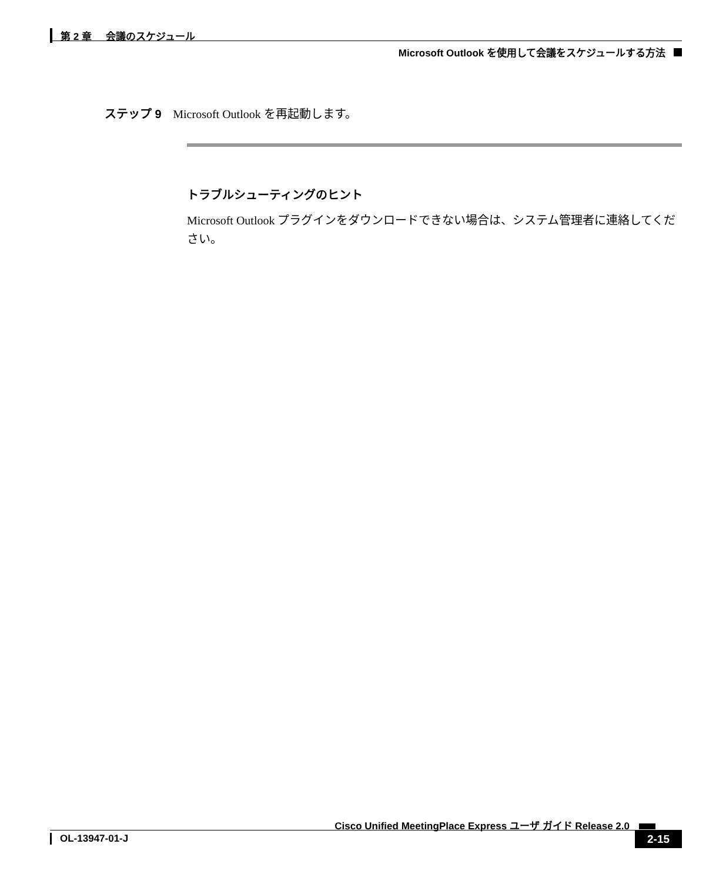第 2 章 会議のスケジュール
Microsoft Outlook を使用して会議をスケジュールする方法
ステップ 9 Microsoft Outlook を再起動します。
トラブルシューティングのヒント
Microsoft Outlook プラグインをダウンロードできない場合は、システム管理者に連絡してください。
Cisco Unified MeetingPlace Express ユーザ ガイド Release 2.0
OL-13947-01-J 2-15